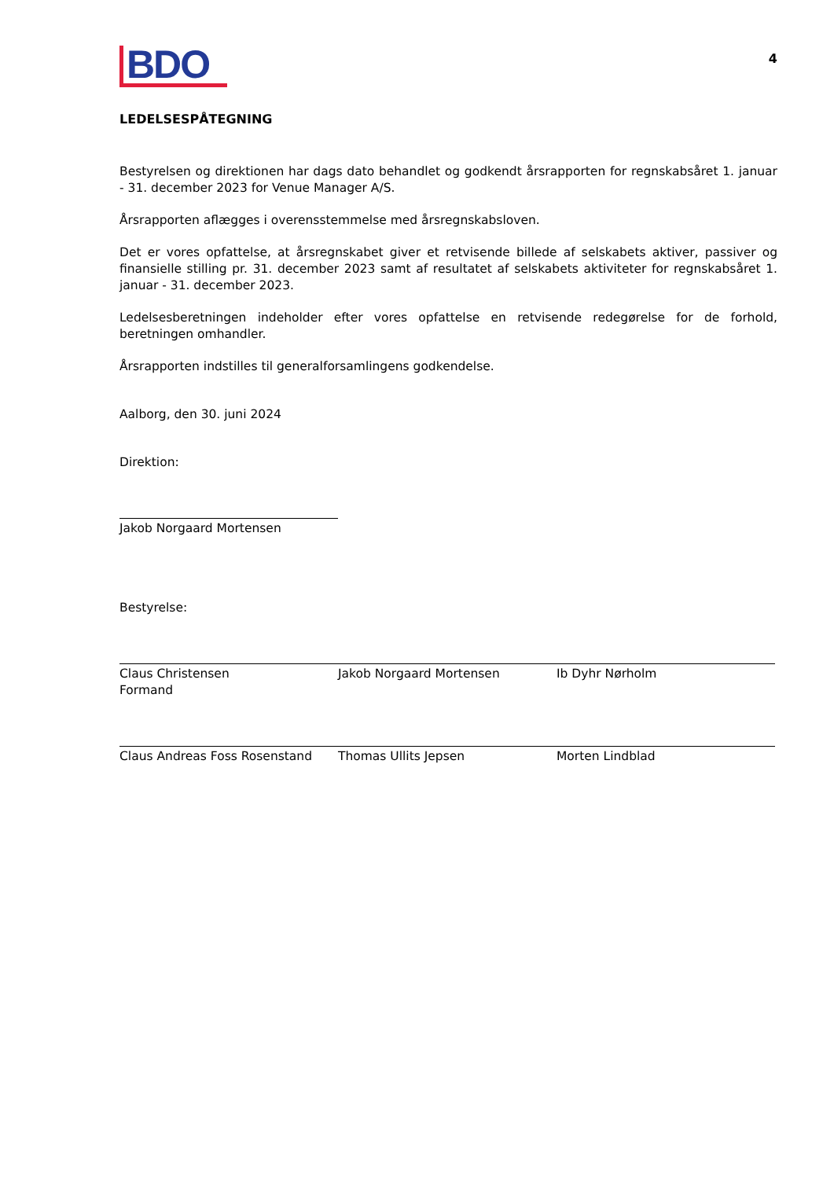BDO
4
LEDELSESPÅTEGNING
Bestyrelsen og direktionen har dags dato behandlet og godkendt årsrapporten for regnskabsåret 1. januar - 31. december 2023 for Venue Manager A/S.
Årsrapporten aflægges i overensstemmelse med årsregnskabsloven.
Det er vores opfattelse, at årsregnskabet giver et retvisende billede af selskabets aktiver, passiver og finansielle stilling pr. 31. december 2023 samt af resultatet af selskabets aktiviteter for regnskabsåret 1. januar - 31. december 2023.
Ledelsesberetningen indeholder efter vores opfattelse en retvisende redegørelse for de forhold, beretningen omhandler.
Årsrapporten indstilles til generalforsamlingens godkendelse.
Aalborg, den 30. juni 2024
Direktion:
Jakob Norgaard Mortensen
Bestyrelse:
Claus Christensen
Formand
Jakob Norgaard Mortensen Ib Dyhr Nørholm
Claus Andreas Foss Rosenstand Thomas Ullits Jepsen Morten Lindblad